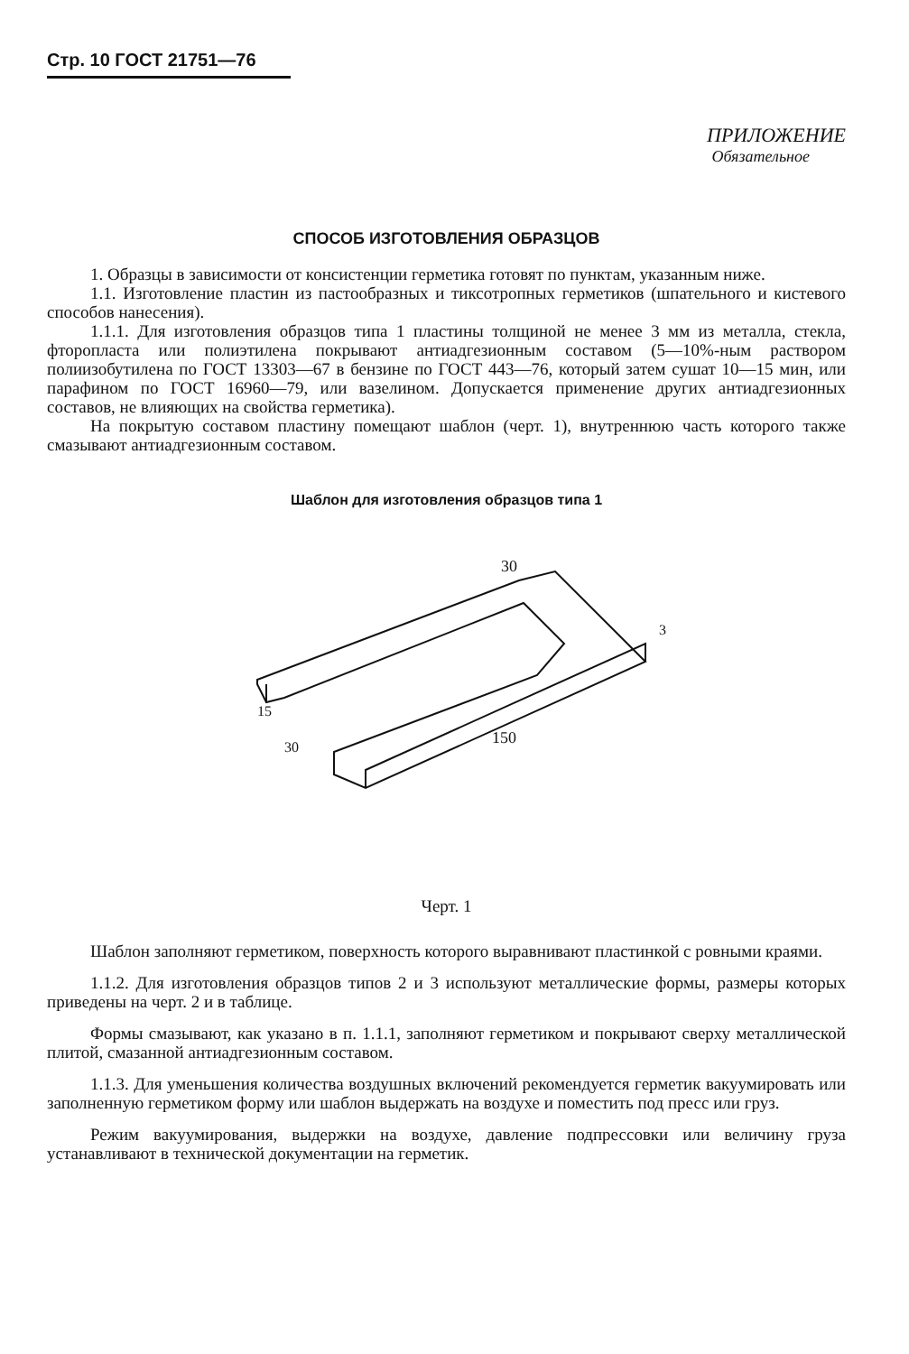Стр. 10 ГОСТ 21751—76
ПРИЛОЖЕНИЕ
Обязательное
СПОСОБ ИЗГОТОВЛЕНИЯ ОБРАЗЦОВ
1. Образцы в зависимости от консистенции герметика готовят по пунктам, указанным ниже.
1.1. Изготовление пластин из пастообразных и тиксотропных герметиков (шпательного и кистевого способов нанесения).
1.1.1. Для изготовления образцов типа 1 пластины толщиной не менее 3 мм из металла, стекла, фторопласта или полиэтилена покрывают антиадгезионным составом (5—10%-ным раствором полиизобутилена по ГОСТ 13303—67 в бензине по ГОСТ 443—76, который затем сушат 10—15 мин, или парафином по ГОСТ 16960—79, или вазелином. Допускается применение других антиадгезионных составов, не влияющих на свойства герметика).
На покрытую составом пластину помещают шаблон (черт. 1), внутреннюю часть которого также смазывают антиадгезионным составом.
Шаблон для изготовления образцов типа 1
30
150
15
30
3
Черт. 1
Шаблон заполняют герметиком, поверхность которого выравнивают пластинкой с ровными краями.
1.1.2. Для изготовления образцов типов 2 и 3 используют металлические формы, размеры которых приведены на черт. 2 и в таблице.
Формы смазывают, как указано в п. 1.1.1, заполняют герметиком и покрывают сверху металлической плитой, смазанной антиадгезионным составом.
1.1.3. Для уменьшения количества воздушных включений рекомендуется герметик вакуумировать или заполненную герметиком форму или шаблон выдержать на воздухе и поместить под пресс или груз.
Режим вакуумирования, выдержки на воздухе, давление подпрессовки или величину груза устанавливают в технической документации на герметик.